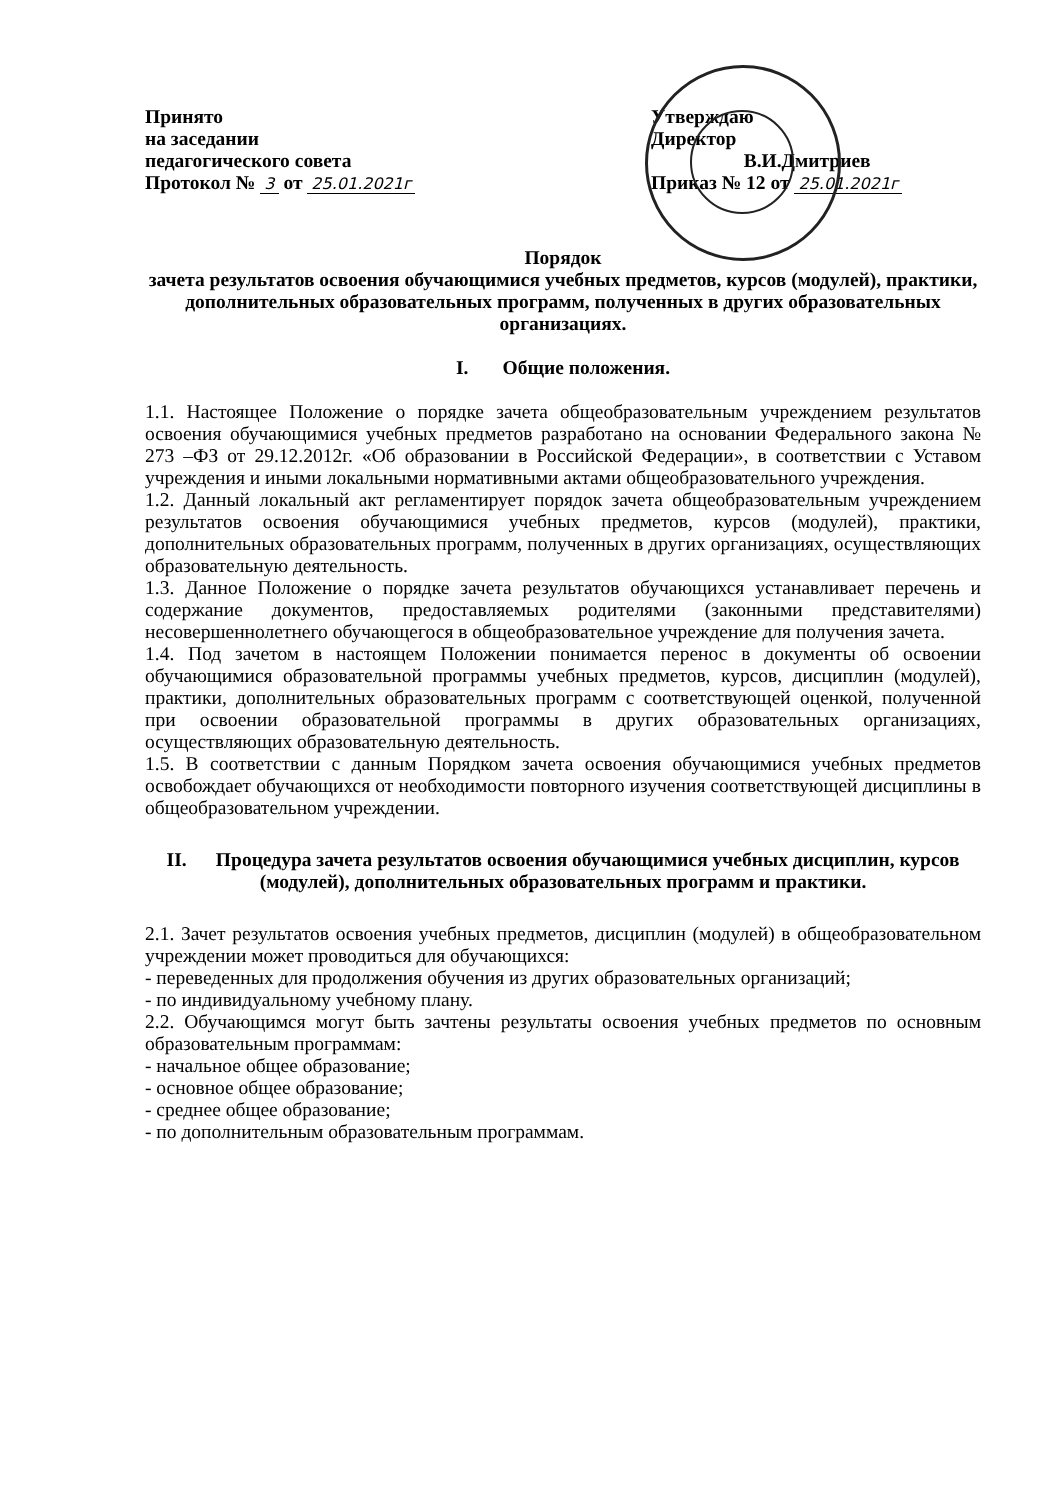Принято
на заседании
педагогического совета
Протокол № 3 от 25.01.2021г
Утверждаю
Директор
В.И.Дмитриев
Приказ № 12 от 25.01.2021г
Порядок
зачета результатов освоения обучающимися учебных предметов, курсов (модулей), практики, дополнительных образовательных программ, полученных в других образовательных организациях.
I. Общие положения.
1.1. Настоящее Положение о порядке зачета общеобразовательным учреждением результатов освоения обучающимися учебных предметов разработано на основании Федерального закона № 273 –ФЗ от 29.12.2012г. «Об образовании в Российской Федерации», в соответствии с Уставом учреждения и иными локальными нормативными актами общеобразовательного учреждения.
1.2. Данный локальный акт регламентирует порядок зачета общеобразовательным учреждением результатов освоения обучающимися учебных предметов, курсов (модулей), практики, дополнительных образовательных программ, полученных в других организациях, осуществляющих образовательную деятельность.
1.3. Данное Положение о порядке зачета результатов обучающихся устанавливает перечень и содержание документов, предоставляемых родителями (законными представителями) несовершеннолетнего обучающегося в общеобразовательное учреждение для получения зачета.
1.4. Под зачетом в настоящем Положении понимается перенос в документы об освоении обучающимися образовательной программы учебных предметов, курсов, дисциплин (модулей), практики, дополнительных образовательных программ с соответствующей оценкой, полученной при освоении образовательной программы в других образовательных организациях, осуществляющих образовательную деятельность.
1.5. В соответствии с данным Порядком зачета освоения обучающимися учебных предметов освобождает обучающихся от необходимости повторного изучения соответствующей дисциплины в общеобразовательном учреждении.
II. Процедура зачета результатов освоения обучающимися учебных дисциплин, курсов (модулей), дополнительных образовательных программ и практики.
2.1. Зачет результатов освоения учебных предметов, дисциплин (модулей) в общеобразовательном учреждении может проводиться для обучающихся:
- переведенных для продолжения обучения из других образовательных организаций;
- по индивидуальному учебному плану.
2.2. Обучающимся могут быть зачтены результаты освоения учебных предметов по основным образовательным программам:
- начальное общее образование;
- основное общее образование;
- среднее общее образование;
- по дополнительным образовательным программам.